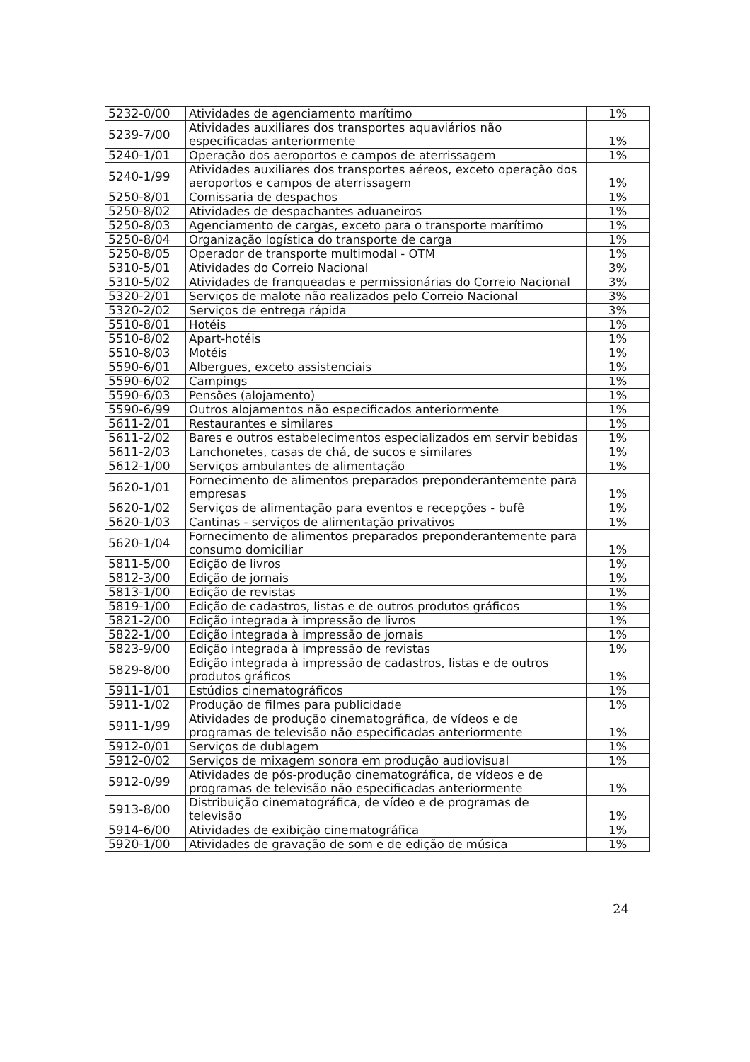| 5232-0/00 | Atividades de agenciamento marítimo | 1% |
| 5239-7/00 | Atividades auxiliares dos transportes aquaviários não especificadas anteriormente | 1% |
| 5240-1/01 | Operação dos aeroportos e campos de aterrissagem | 1% |
| 5240-1/99 | Atividades auxiliares dos transportes aéreos, exceto operação dos aeroportos e campos de aterrissagem | 1% |
| 5250-8/01 | Comissaria de despachos | 1% |
| 5250-8/02 | Atividades de despachantes aduaneiros | 1% |
| 5250-8/03 | Agenciamento de cargas, exceto para o transporte marítimo | 1% |
| 5250-8/04 | Organização logística do transporte de carga | 1% |
| 5250-8/05 | Operador de transporte multimodal - OTM | 1% |
| 5310-5/01 | Atividades do Correio Nacional | 3% |
| 5310-5/02 | Atividades de franqueadas e permissionárias do Correio Nacional | 3% |
| 5320-2/01 | Serviços de malote não realizados pelo Correio Nacional | 3% |
| 5320-2/02 | Serviços de entrega rápida | 3% |
| 5510-8/01 | Hotéis | 1% |
| 5510-8/02 | Apart-hotéis | 1% |
| 5510-8/03 | Motéis | 1% |
| 5590-6/01 | Albergues, exceto assistenciais | 1% |
| 5590-6/02 | Campings | 1% |
| 5590-6/03 | Pensões (alojamento) | 1% |
| 5590-6/99 | Outros alojamentos não especificados anteriormente | 1% |
| 5611-2/01 | Restaurantes e similares | 1% |
| 5611-2/02 | Bares e outros estabelecimentos especializados em servir bebidas | 1% |
| 5611-2/03 | Lanchonetes, casas de chá, de sucos e similares | 1% |
| 5612-1/00 | Serviços ambulantes de alimentação | 1% |
| 5620-1/01 | Fornecimento de alimentos preparados preponderantemente para empresas | 1% |
| 5620-1/02 | Serviços de alimentação para eventos e recepções - bufê | 1% |
| 5620-1/03 | Cantinas - serviços de alimentação privativos | 1% |
| 5620-1/04 | Fornecimento de alimentos preparados preponderantemente para consumo domiciliar | 1% |
| 5811-5/00 | Edição de livros | 1% |
| 5812-3/00 | Edição de jornais | 1% |
| 5813-1/00 | Edição de revistas | 1% |
| 5819-1/00 | Edição de cadastros, listas e de outros produtos gráficos | 1% |
| 5821-2/00 | Edição integrada à impressão de livros | 1% |
| 5822-1/00 | Edição integrada à impressão de jornais | 1% |
| 5823-9/00 | Edição integrada à impressão de revistas | 1% |
| 5829-8/00 | Edição integrada à impressão de cadastros, listas e de outros produtos gráficos | 1% |
| 5911-1/01 | Estúdios cinematográficos | 1% |
| 5911-1/02 | Produção de filmes para publicidade | 1% |
| 5911-1/99 | Atividades de produção cinematográfica, de vídeos e de programas de televisão não especificadas anteriormente | 1% |
| 5912-0/01 | Serviços de dublagem | 1% |
| 5912-0/02 | Serviços de mixagem sonora em produção audiovisual | 1% |
| 5912-0/99 | Atividades de pós-produção cinematográfica, de vídeos e de programas de televisão não especificadas anteriormente | 1% |
| 5913-8/00 | Distribuição cinematográfica, de vídeo e de programas de televisão | 1% |
| 5914-6/00 | Atividades de exibição cinematográfica | 1% |
| 5920-1/00 | Atividades de gravação de som e de edição de música | 1% |
24